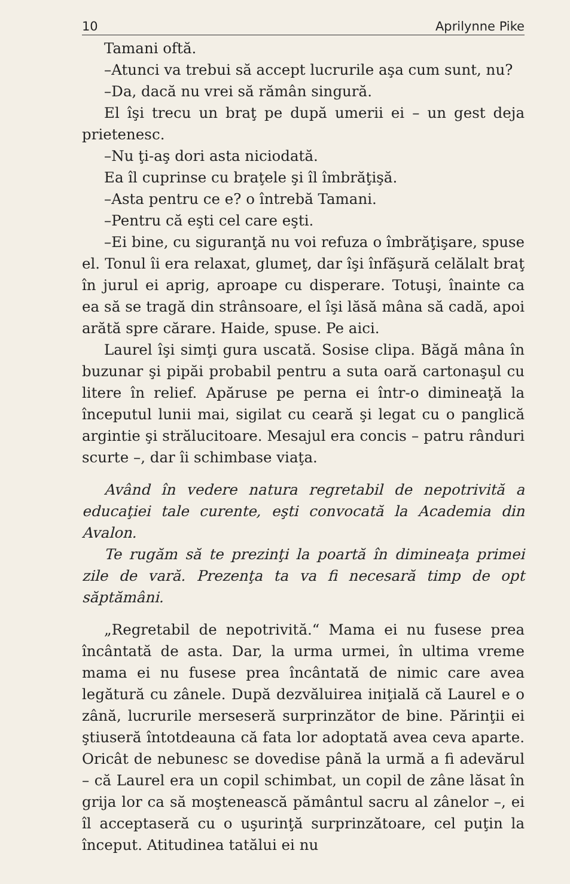10 Aprilynne Pike
Tamani oftă.
–Atunci va trebui să accept lucrurile aşa cum sunt, nu?
–Da, dacă nu vrei să rămân singură.
El îşi trecu un braţ pe după umerii ei – un gest deja prietenesc.
–Nu ţi-aş dori asta niciodată.
Ea îl cuprinse cu braţele şi îl îmbrăţişă.
–Asta pentru ce e? o întrebă Tamani.
–Pentru că eşti cel care eşti.
–Ei bine, cu siguranţă nu voi refuza o îmbrăţişare, spuse el. Tonul îi era relaxat, glumeţ, dar îşi înfăşură celălalt braţ în jurul ei aprig, aproape cu disperare. Totuşi, înainte ca ea să se tragă din strânsoare, el îşi lăsă mâna să cadă, apoi arătă spre cărare. Haide, spuse. Pe aici.
Laurel îşi simţi gura uscată. Sosise clipa. Băgă mâna în buzunar şi pipăi probabil pentru a suta oară cartonaşul cu litere în relief. Apăruse pe perna ei într-o dimineaţă la începutul lunii mai, sigilat cu ceară şi legat cu o panglică argintie şi strălucitoare. Mesajul era concis – patru rânduri scurte –, dar îi schimbase viaţa.
Având în vedere natura regretabil de nepotrivită a educaţiei tale curente, eşti convocată la Academia din Avalon.
Te rugăm să te prezinţi la poartă în dimineaţa primei zile de vară. Prezenţa ta va fi necesară timp de opt săptămâni.
„Regretabil de nepotrivită.“ Mama ei nu fusese prea încântată de asta. Dar, la urma urmei, în ultima vreme mama ei nu fusese prea încântată de nimic care avea legătură cu zânele. După dezvăluirea iniţială că Laurel e o zână, lucrurile merseseră surprinzător de bine. Părinţii ei ştiuseră întotdeauna că fata lor adoptată avea ceva aparte. Oricât de nebunesc se dovedise până la urmă a fi adevărul – că Laurel era un copil schimbat, un copil de zâne lăsat în grija lor ca să moştenească pământul sacru al zânelor –, ei îl acceptaseră cu o uşurinţă surprinzătoare, cel puţin la început. Atitudinea tatălui ei nu